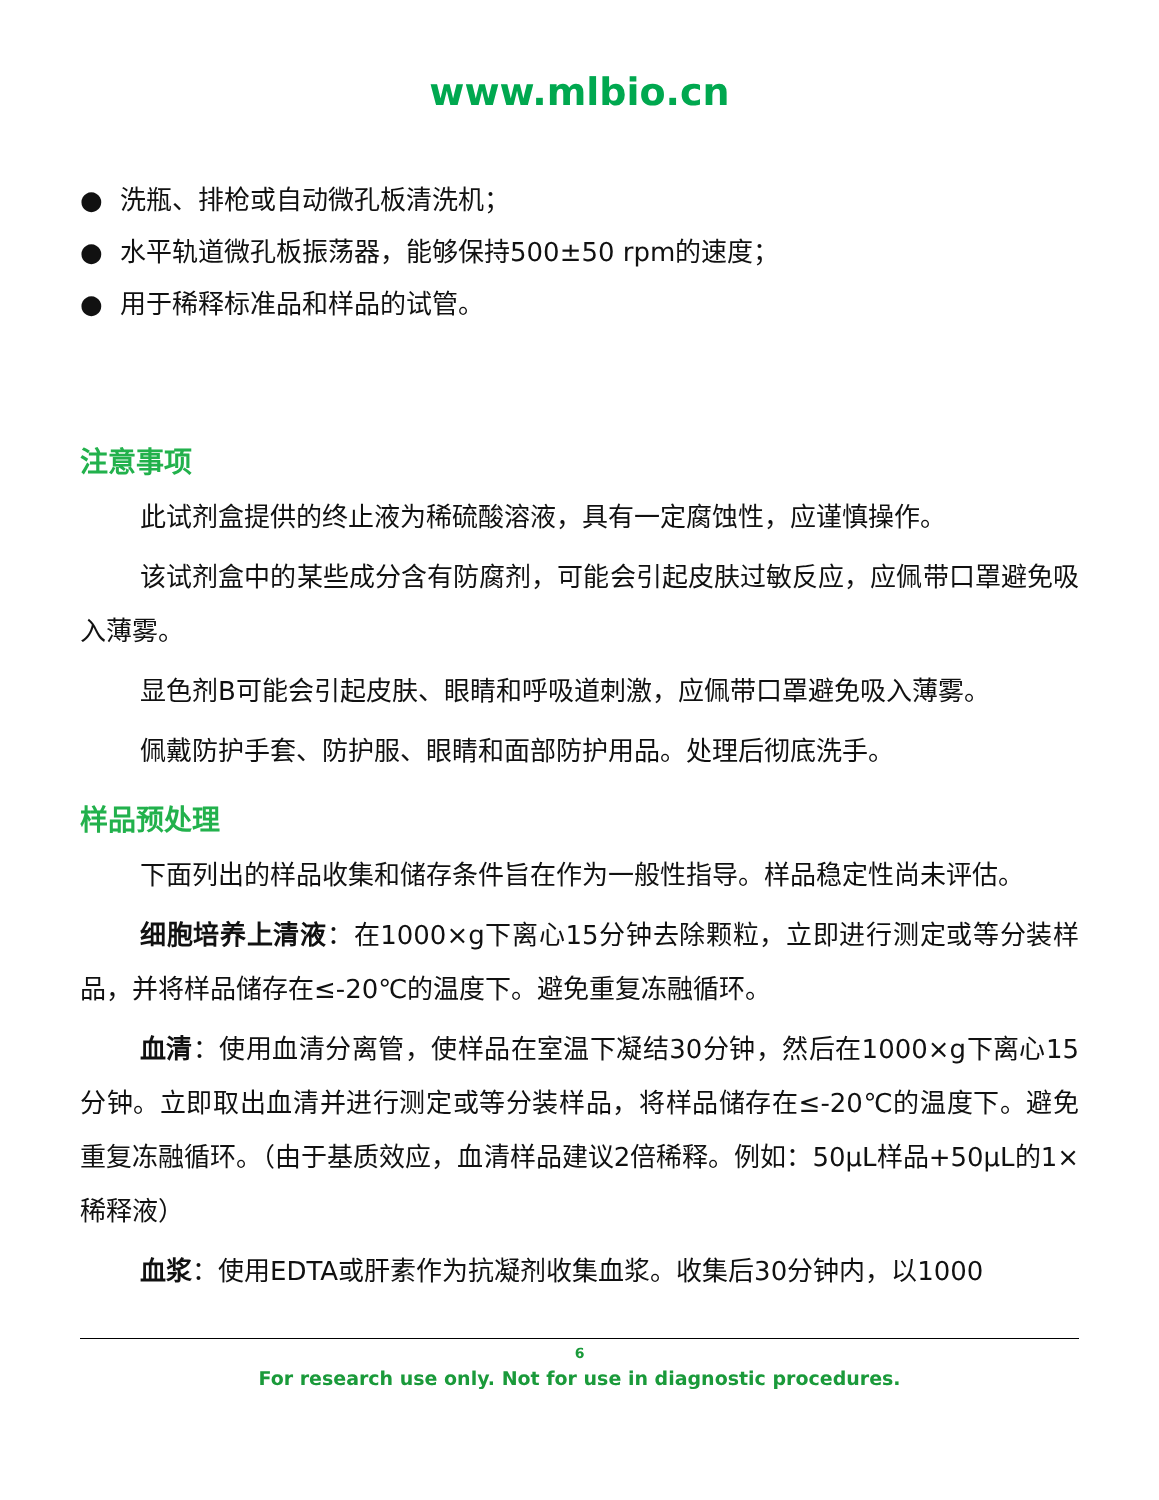www.mlbio.cn
● 洗瓶、排枪或自动微孔板清洗机；
● 水平轨道微孔板振荡器，能够保持500±50 rpm的速度；
● 用于稀释标准品和样品的试管。
注意事项
此试剂盒提供的终止液为稀硫酸溶液，具有一定腐蚀性，应谨慎操作。
该试剂盒中的某些成分含有防腐剂，可能会引起皮肤过敏反应，应佩带口罩避免吸入薄雾。
显色剂B可能会引起皮肤、眼睛和呼吸道刺激，应佩带口罩避免吸入薄雾。
佩戴防护手套、防护服、眼睛和面部防护用品。处理后彻底洗手。
样品预处理
下面列出的样品收集和储存条件旨在作为一般性指导。样品稳定性尚未评估。
细胞培养上清液：在1000×g下离心15分钟去除颗粒，立即进行测定或等分装样品，并将样品储存在≤-20℃的温度下。避免重复冻融循环。
血清：使用血清分离管，使样品在室温下凝结30分钟，然后在1000×g下离心15分钟。立即取出血清并进行测定或等分装样品，将样品储存在≤-20℃的温度下。避免重复冻融循环。（由于基质效应，血清样品建议2倍稀释。例如：50μL样品+50μL的1×稀释液）
血浆：使用EDTA或肝素作为抗凝剂收集血浆。收集后30分钟内，以1000
6
For research use only. Not for use in diagnostic procedures.